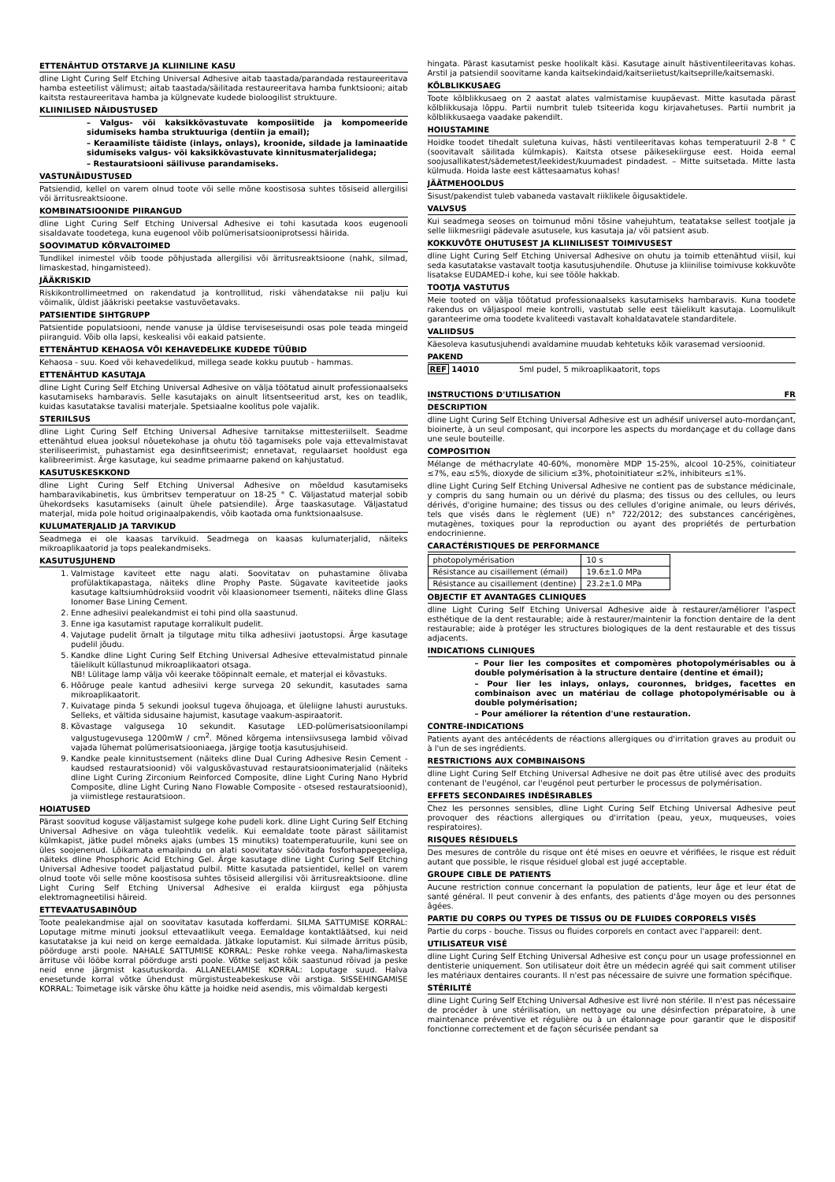ETTENÄHTUD OTSTARVE JA KLIINILINE KASU
dline Light Curing Self Etching Universal Adhesive aitab taastada/parandada restaureeritava hamba esteetilist välimust; aitab taastada/säilitada restaureeritava hamba funktsiooni; aitab kaitsta restaureeritava hamba ja külgnevate kudede bioloogilist struktuure.
KLIINILISED NÄIDUSTUSED
– Valgus- või kaksikkõvastuvate komposiitide ja kompomeeride sidumiseks hamba struktuuriga (dentiin ja email);
– Keraamiliste täidiste (inlays, onlays), kroonide, sildade ja laminaatide sidumiseks valgus- või kaksikkõvastuvate kinnitusmaterjalidega;
– Restauratsiooni säilivuse parandamiseks.
VASTUNÄIDUSTUSED
Patsiendid, kellel on varem olnud toote või selle mõne koostisosa suhtes tõsiseid allergilisi või ärritusreaktsioone.
KOMBINATSIOONIDE PIIRANGUD
dline Light Curing Self Etching Universal Adhesive ei tohi kasutada koos eugenooli sisaldavate toodetega, kuna eugenool võib polümerisatsiooniprotsessi häirida.
SOOVIMATUD KÕRVALTOIMED
Tundlikel inimestel võib toode põhjustada allergilisi või ärritusreaktsioone (nahk, silmad, limaskestad, hingamisteed).
JÄÄKRISKID
Riskikontrollimeetmed on rakendatud ja kontrollitud, riski vähendatakse nii palju kui võimalik, üldist jääkriski peetakse vastuvõetavaks.
PATSIENTIDE SIHTGRUPP
Patsientide populatsiooni, nende vanuse ja üldise terviseseisundi osas pole teada mingeid piiranguid. Võib olla lapsi, keskealisi või eakaid patsiente.
ETTENÄHTUD KEHAOSA VÕI KEHAVEDELIKE KUDEDE TÜÜBID
Kehaosa - suu. Koed või kehavedelikud, millega seade kokku puutub - hammas.
ETTENÄHTUD KASUTAJA
dline Light Curing Self Etching Universal Adhesive on välja töötatud ainult professionaalseks kasutamiseks hambaravis. Selle kasutajaks on ainult litsentseeritud arst, kes on teadlik, kuidas kasutatakse tavalisi materjale. Spetsiaalne koolitus pole vajalik.
STERIILSUS
dline Light Curing Self Etching Universal Adhesive tarnitakse mittesteriilselt. Seadme ettenähtud eluea jooksul nõuetekohase ja ohutu töö tagamiseks pole vaja ettevalmistavat steriliseerimist, puhastamist ega desinfitseerimist; ennetavat, regulaarset hooldust ega kalibreerimist. Ärge kasutage, kui seadme primaarne pakend on kahjustatud.
KASUTUSKESKKOND
dline Light Curing Self Etching Universal Adhesive on mõeldud kasutamiseks hambaravikabinetis, kus ümbritsev temperatuur on 18-25 ° C. Väljastatud materjal sobib ühekordseks kasutamiseks (ainult ühele patsiendile). Ärge taaskasutage. Väljastatud materjal, mida pole hoitud originaalpakendis, võib kaotada oma funktsionaalsuse.
KULUMATERJALID JA TARVIKUD
Seadmega ei ole kaasas tarvikuid. Seadmega on kaasas kulumaterjalid, näiteks mikroaplikaatorid ja tops pealekandmiseks.
KASUTUSJUHEND
1. Valmistage kaviteet ette nagu alati. Soovitatav on puhastamine õlivaba profülaktikapastaga, näiteks dline Prophy Paste. Sügavate kaviteetide jaoks kasutage kaltsiumhüdroksiid voodrit või klaasionomeer tsementi, näiteks dline Glass Ionomer Base Lining Cement.
2. Enne adhesiivi pealekandmist ei tohi pind olla saastunud.
3. Enne iga kasutamist raputage korralikult pudelit.
4. Vajutage pudelit õrnalt ja tilgutage mitu tilka adhesiivi jaotustopsi. Ärge kasutage pudelil jõudu.
5. Kandke dline Light Curing Self Etching Universal Adhesive ettevalmistatud pinnale täielikult küllastunud mikroaplikaatori otsaga.
NB! Lülitage lamp välja või keerake tööpinnalt eemale, et materjal ei kõvastuks.
6. Hõõruge peale kantud adhesiivi kerge survega 20 sekundit, kasutades sama mikroaplikaatorit.
7. Kuivatage pinda 5 sekundi jooksul tugeva õhujoaga, et üleliigne lahusti aurustuks. Selleks, et vältida sidusaine hajumist, kasutage vaakum-aspiraatorit.
8. Kõvastage valgusega 10 sekundit. Kasutage LED-polümerisatsioonilampi valgustugevusega 1200mW / cm<sup>2</sup>. Mõned kõrgema intensiivsusega lambid võivad vajada lühemat polümerisatsiooniaega, järgige tootja kasutusjuhiseid.
9. Kandke peale kinnitustsement (näiteks dline Dual Curing Adhesive Resin Cement - kaudsed restauratsioonid) või valguskõvastuvad restauratsioonimaterjalid (näiteks dline Light Curing Zirconium Reinforced Composite, dline Light Curing Nano Hybrid Composite, dline Light Curing Nano Flowable Composite - otsesed restauratsioonid), ja viimistlege restauratsioon.
HOIATUSED
Pärast soovitud koguse väljastamist sulgege kohe pudeli kork. dline Light Curing Self Etching Universal Adhesive on väga tuleohtlik vedelik. Kui eemaldate toote pärast säilitamist külmkapist, jätke pudel mõneks ajaks (umbes 15 minutiks) toatemperatuurile, kuni see on üles soojenenud. Lõikamata emailpindu on alati soovitatav söövitada fosforhappegeeliga, näiteks dline Phosphoric Acid Etching Gel. Ärge kasutage dline Light Curing Self Etching Universal Adhesive toodet paljastatud pulbil. Mitte kasutada patsientidel, kellel on varem olnud toote või selle mõne koostisosa suhtes tõsiseid allergilisi või ärritusreaktsioone. dline Light Curing Self Etching Universal Adhesive ei eralda kiirgust ega põhjusta elektromagneetilisi häireid.
ETTEVAATUSABINÕUD
Toote pealekandmise ajal on soovitatav kasutada kofferdami. SILMA SATTUMISE KORRAL: Loputage mitme minuti jooksul ettevaatlikult veega. Eemaldage kontaktläätsed, kui neid kasutatakse ja kui neid on kerge eemaldada. Jätkake loputamist. Kui silmade ärritus püsib, pöörduge arsti poole. NAHALE SATTUMISE KORRAL: Peske rohke veega. Naha/limaskesta ärrituse või lööbe korral pöörduge arsti poole. Võtke seljast kõik saastunud rõivad ja peske neid enne järgmist kasutuskorda. ALLANEELAMISE KORRAL: Loputage suud. Halva enesetunde korral võtke ühendust mürgistusteabekeskuse või arstiga. SISSEHINGAMISE KORRAL: Toimetage isik värske õhu kätte ja hoidke neid asendis, mis võimaldab kergesti
hingata. Pärast kasutamist peske hoolikalt käsi. Kasutage ainult hästiventileeritavas kohas. Arstil ja patsiendil soovitame kanda kaitsekindaid/kaitseriietust/kaitseprille/kaitsemaski.
KÕLBLIKKUSAEG
Toote kõlblikkusaeg on 2 aastat alates valmistamise kuupäevast. Mitte kasutada pärast kõlblikkusaja lõppu. Partii numbrit tuleb tsiteerida kogu kirjavahetuses. Partii numbrit ja kõlblikkusaega vaadake pakendilt.
HOIUSTAMINE
Hoidke toodet tihedalt suletuna kuivas, hästi ventileeritavas kohas temperatuuril 2-8 ° C (soovitavalt säilitada külmkapis). Kaitsta otsese päikesekiirguse eest. Hoida eemal soojusallikatest/sädemetest/leekidest/kuumadest pindadest. – Mitte suitsetada. Mitte lasta külmuda. Hoida laste eest kättesaamatus kohas!
JÄÄTMEHOOLDUS
Sisust/pakendist tuleb vabaneda vastavalt riiklikele õigusaktidele.
VALVSUS
Kui seadmega seoses on toimunud mõni tõsine vahejuhtum, teatatakse sellest tootjale ja selle liikmesriigi pädevale asutusele, kus kasutaja ja/ või patsient asub.
KOKKUVÕTE OHUTUSEST JA KLIINILISEST TOIMIVUSEST
dline Light Curing Self Etching Universal Adhesive on ohutu ja toimib ettenähtud viisil, kui seda kasutatakse vastavalt tootja kasutusjuhendile. Ohutuse ja kliinilise toimivuse kokkuvõte lisatakse EUDAMED-i kohe, kui see tööle hakkab.
TOOTJA VASTUTUS
Meie tooted on välja töötatud professionaalseks kasutamiseks hambaravis. Kuna toodete rakendus on väljaspool meie kontrolli, vastutab selle eest täielikult kasutaja. Loomulikult garanteerime oma toodete kvaliteedi vastavalt kohaldatavatele standarditele.
VALIIDSUS
Käesoleva kasutusjuhendi avaldamine muudab kehtetuks kõik varasemad versioonid.
PAKEND
REF 14010 5ml pudel, 5 mikroaplikaatorit, tops
INSTRUCTIONS D'UTILISATION FR
DESCRIPTION
dline Light Curing Self Etching Universal Adhesive est un adhésif universel auto-mordançant, bioinerte, à un seul composant, qui incorpore les aspects du mordançage et du collage dans une seule bouteille.
COMPOSITION
Mélange de méthacrylate 40-60%, monomère MDP 15-25%, alcool 10-25%, coinitiateur ≤7%, eau ≤5%, dioxyde de silicium ≤3%, photoinitiateur ≤2%, inhibiteurs ≤1%.
dline Light Curing Self Etching Universal Adhesive ne contient pas de substance médicinale, y compris du sang humain ou un dérivé du plasma; des tissus ou des cellules, ou leurs dérivés, d'origine humaine; des tissus ou des cellules d'origine animale, ou leurs dérivés, tels que visés dans le règlement (UE) n° 722/2012; des substances cancérigènes, mutagènes, toxiques pour la reproduction ou ayant des propriétés de perturbation endocrinienne.
CARACTÉRISTIQUES DE PERFORMANCE
| photopolymérisation | 10 s |
| Résistance au cisaillement (émail) | 19.6±1.0 MPa |
| Résistance au cisaillement (dentine) | 23.2±1.0 MPa |
OBJECTIF ET AVANTAGES CLINIQUES
dline Light Curing Self Etching Universal Adhesive aide à restaurer/améliorer l'aspect esthétique de la dent restaurable; aide à restaurer/maintenir la fonction dentaire de la dent restaurable; aide à protéger les structures biologiques de la dent restaurable et des tissus adjacents.
INDICATIONS CLINIQUES
– Pour lier les composites et compomères photopolymérisables ou à double polymérisation à la structure dentaire (dentine et émail);
– Pour lier les inlays, onlays, couronnes, bridges, facettes en combinaison avec un matériau de collage photopolymérisable ou à double polymérisation;
– Pour améliorer la rétention d'une restauration.
CONTRE-INDICATIONS
Patients ayant des antécédents de réactions allergiques ou d'irritation graves au produit ou à l'un de ses ingrédients.
RESTRICTIONS AUX COMBINAISONS
dline Light Curing Self Etching Universal Adhesive ne doit pas être utilisé avec des produits contenant de l'eugénol, car l'eugénol peut perturber le processus de polymérisation.
EFFETS SECONDAIRES INDÉSIRABLES
Chez les personnes sensibles, dline Light Curing Self Etching Universal Adhesive peut provoquer des réactions allergiques ou d'irritation (peau, yeux, muqueuses, voies respiratoires).
RISQUES RÉSIDUELS
Des mesures de contrôle du risque ont été mises en oeuvre et vérifiées, le risque est réduit autant que possible, le risque résiduel global est jugé acceptable.
GROUPE CIBLE DE PATIENTS
Aucune restriction connue concernant la population de patients, leur âge et leur état de santé général. Il peut convenir à des enfants, des patients d'âge moyen ou des personnes âgées.
PARTIE DU CORPS OU TYPES DE TISSUS OU DE FLUIDES CORPORELS VISÉS
Partie du corps - bouche. Tissus ou fluides corporels en contact avec l'appareil: dent.
UTILISATEUR VISÉ
dline Light Curing Self Etching Universal Adhesive est conçu pour un usage professionnel en dentisterie uniquement. Son utilisateur doit être un médecin agréé qui sait comment utiliser les matériaux dentaires courants. Il n'est pas nécessaire de suivre une formation spécifique.
STÉRILITÉ
dline Light Curing Self Etching Universal Adhesive est livré non stérile. Il n'est pas nécessaire de procéder à une stérilisation, un nettoyage ou une désinfection préparatoire, à une maintenance préventive et régulière ou à un étalonnage pour garantir que le dispositif fonctionne correctement et de façon sécurisée pendant sa